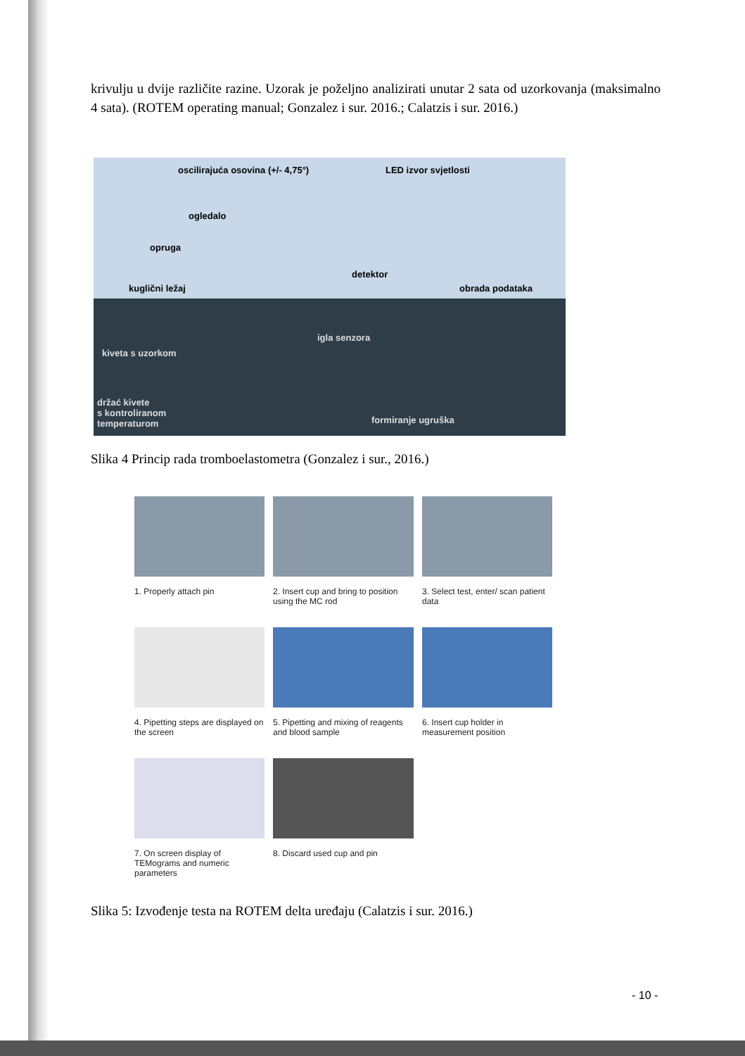krivulju u dvije različite razine. Uzorak je poželjno analizirati unutar 2 sata od uzorkovanja (maksimalno 4 sata). (ROTEM operating manual; Gonzalez i sur. 2016.; Calatzis i sur. 2016.)
oscilirajuća osovina (+/- 4,75°) LED izvor svjetlosti
ogledalo
opruga
detektor
kuglični ležaj obrada podataka
igla senzora
kiveta s uzorkom
držać kivete
s kontroliranom
temperaturom formiranje ugruška
Slika 4 Princip rada tromboelastometra (Gonzalez i sur., 2016.)
1. Properly attach pin
2. Insert cup and bring to position using the MC rod
3. Select test, enter/ scan patient data
4. Pipetting steps are displayed on the screen
5. Pipetting and mixing of reagents and blood sample
6. Insert cup holder in measurement position
7. On screen display of TEMograms and numeric parameters
8. Discard used cup and pin
Slika 5: Izvođenje testa na ROTEM delta uređaju (Calatzis i sur. 2016.)
- 10 -